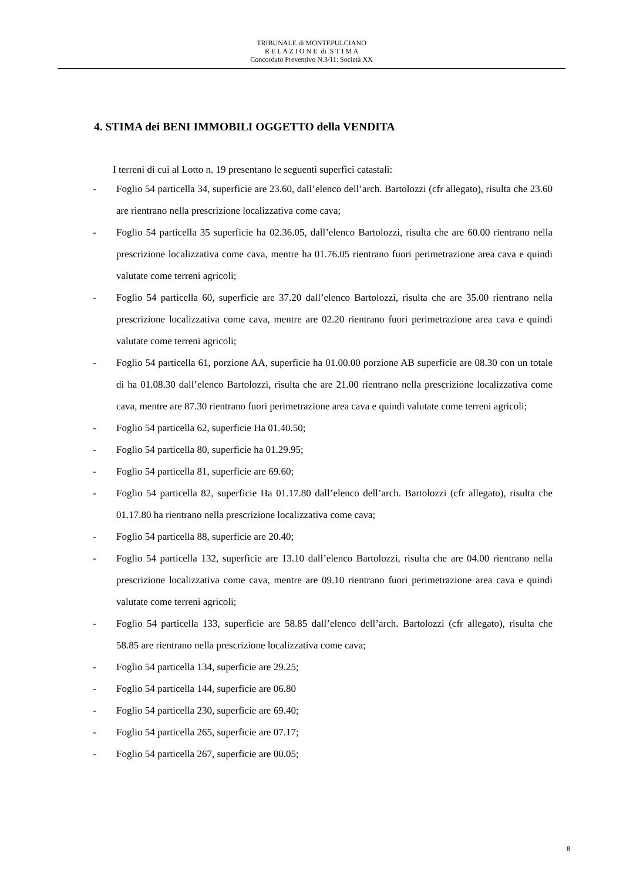TRIBUNALE di MONTEPULCIANO
R E L A Z I O N E di S T I M A
Concordato Preventivo N.3/11: Società XX
4. STIMA dei BENI IMMOBILI OGGETTO della VENDITA
I terreni di cui al Lotto n. 19 presentano le seguenti superfici catastali:
- Foglio 54 particella 34, superficie are 23.60, dall’elenco dell’arch. Bartolozzi (cfr allegato), risulta che 23.60 are rientrano nella prescrizione localizzativa come cava;
- Foglio 54 particella 35 superficie ha 02.36.05, dall’elenco Bartolozzi, risulta che are 60.00 rientrano nella prescrizione localizzativa come cava, mentre ha 01.76.05 rientrano fuori perimetrazione area cava e quindi valutate come terreni agricoli;
- Foglio 54 particella 60, superficie are 37.20 dall’elenco Bartolozzi, risulta che are 35.00 rientrano nella prescrizione localizzativa come cava, mentre are 02.20 rientrano fuori perimetrazione area cava e quindi valutate come terreni agricoli;
- Foglio 54 particella 61, porzione AA, superficie ha 01.00.00 porzione AB superficie are 08.30 con un totale di ha 01.08.30 dall’elenco Bartolozzi, risulta che are 21.00 rientrano nella prescrizione localizzativa come cava, mentre are 87.30 rientrano fuori perimetrazione area cava e quindi valutate come terreni agricoli;
- Foglio 54 particella 62, superficie Ha 01.40.50;
- Foglio 54 particella 80, superficie ha 01.29.95;
- Foglio 54 particella 81, superficie are 69.60;
- Foglio 54 particella 82, superficie Ha 01.17.80 dall’elenco dell’arch. Bartolozzi (cfr allegato), risulta che 01.17.80 ha rientrano nella prescrizione localizzativa come cava;
- Foglio 54 particella 88, superficie are 20.40;
- Foglio 54 particella 132, superficie are 13.10 dall’elenco Bartolozzi, risulta che are 04.00 rientrano nella prescrizione localizzativa come cava, mentre are 09.10 rientrano fuori perimetrazione area cava e quindi valutate come terreni agricoli;
- Foglio 54 particella 133, superficie are 58.85 dall’elenco dell’arch. Bartolozzi (cfr allegato), risulta che 58.85 are rientrano nella prescrizione localizzativa come cava;
- Foglio 54 particella 134, superficie are 29.25;
- Foglio 54 particella 144, superficie are 06.80
- Foglio 54 particella 230, superficie are 69.40;
- Foglio 54 particella 265, superficie are 07.17;
- Foglio 54 particella 267, superficie are 00.05;
8